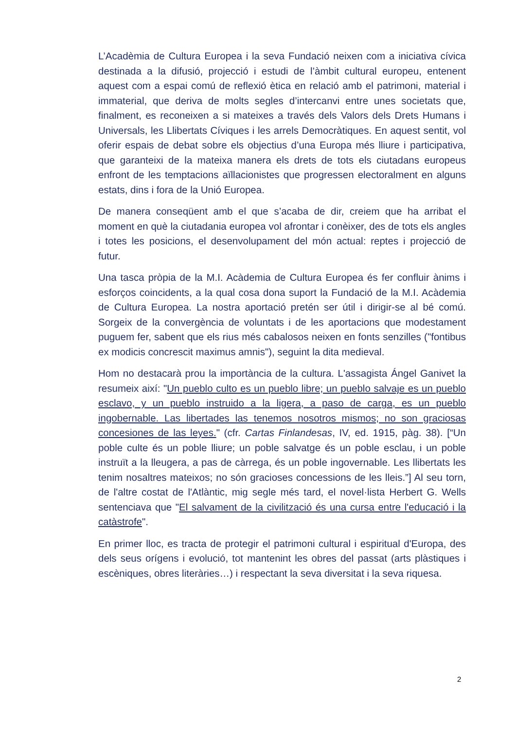L’Acadèmia de Cultura Europea i la seva Fundació neixen com a iniciativa cívica destinada a la difusió, projecció i estudi de l’àmbit cultural europeu, entenent aquest com a espai comú de reflexió ètica en relació amb el patrimoni, material i immaterial, que deriva de molts segles d’intercanvi entre unes societats que, finalment, es reconeixen a si mateixes a través dels Valors dels Drets Humans i Universals, les Llibertats Cíviques i les arrels Democràtiques. En aquest sentit, vol oferir espais de debat sobre els objectius d’una Europa més lliure i participativa, que garanteixi de la mateixa manera els drets de tots els ciutadans europeus enfront de les temptacions aïllacionistes que progressen electoralment en alguns estats, dins i fora de la Unió Europea.
De manera conseqüent amb el que s’acaba de dir, creiem que ha arribat el moment en què la ciutadania europea vol afrontar i conèixer, des de tots els angles i totes les posicions, el desenvolupament del món actual: reptes i projecció de futur.
Una tasca pròpia de la M.I. Acàdemia de Cultura Europea és fer confluir ànims i esforços coincidents, a la qual cosa dona suport la Fundació de la M.I. Acàdemia de Cultura Europea. La nostra aportació pretén ser útil i dirigir-se al bé comú. Sorgeix de la convergència de voluntats i de les aportacions que modestament puguem fer, sabent que els rius més cabalosos neixen en fonts senzilles ("fontibus ex modicis concrescit maximus amnis"), seguint la dita medieval.
Hom no destacarà prou la importància de la cultura. L'assagista Ángel Ganivet la resumeix així: "Un pueblo culto es un pueblo libre; un pueblo salvaje es un pueblo esclavo, y un pueblo instruido a la ligera, a paso de carga, es un pueblo ingobernable. Las libertades las tenemos nosotros mismos; no son graciosas concesiones de las leyes." (cfr. Cartas Finlandesas, IV, ed. 1915, pàg. 38). [“Un poble culte és un poble lliure; un poble salvatge és un poble esclau, i un poble instruït a la lleugera, a pas de càrrega, és un poble ingovernable. Les llibertats les tenim nosaltres mateixos; no són gracioses concessions de les lleis.”] Al seu torn, de l'altre costat de l'Atlàntic, mig segle més tard, el novel·lista Herbert G. Wells sentenciava que "El salvament de la civilització és una cursa entre l'educació i la catàstrofe".
En primer lloc, es tracta de protegir el patrimoni cultural i espiritual d'Europa, des dels seus orígens i evolució, tot mantenint les obres del passat (arts plàstiques i escèniques, obres literàries…) i respectant la seva diversitat i la seva riquesa.
2